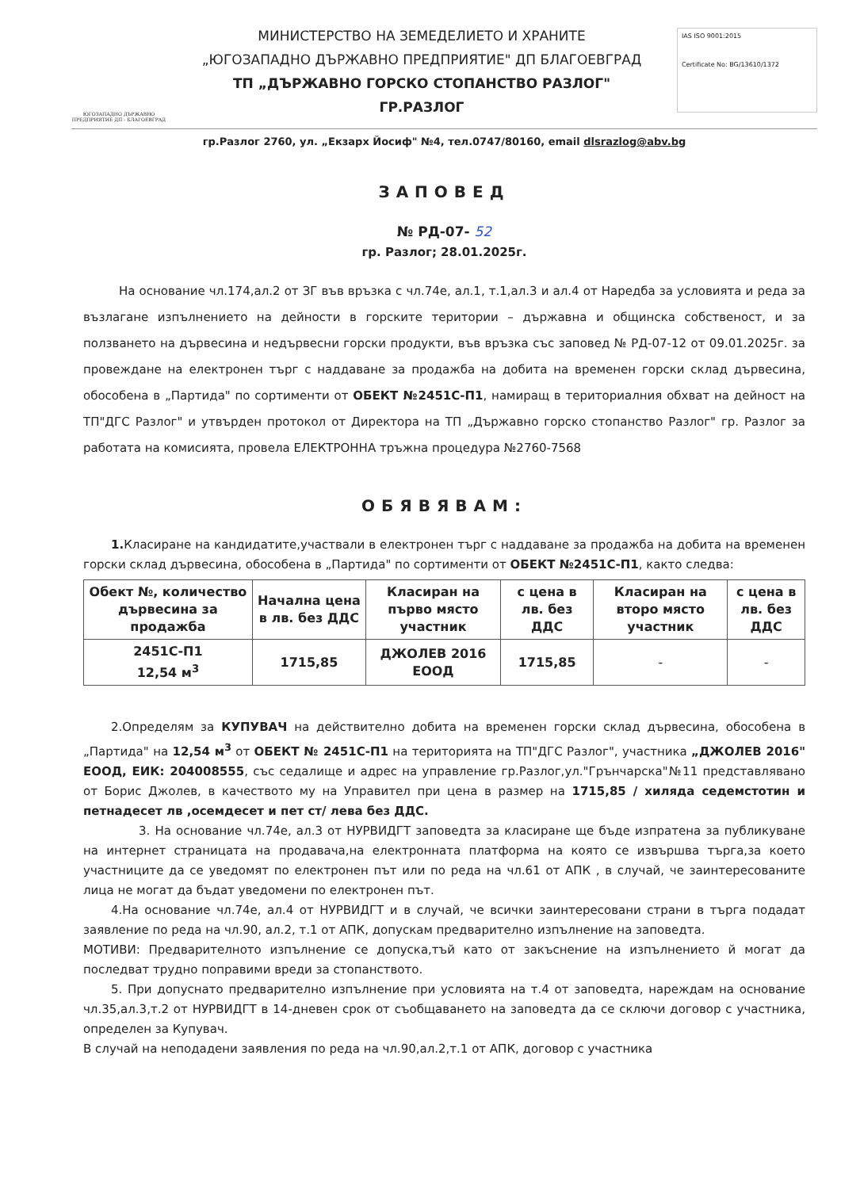ЮГОЗАПАДНО ДЪРЖАВНО ПРЕДПРИЯТИЕ ДП - БЛАГОЕВГРАД
МИНИСТЕРСТВО НА ЗЕМЕДЕЛИЕТО И ХРАНИТЕ
„ЮГОЗАПАДНО ДЪРЖАВНО ПРЕДПРИЯТИЕ" ДП БЛАГОЕВГРАД
ТП „ДЪРЖАВНО ГОРСКО СТОПАНСТВО РАЗЛОГ"
ГР.РАЗЛОГ
IAS ISO 9001:2015
Certificate No: BG/13610/1372
гр.Разлог 2760, ул. „Екзарх Йосиф" №4, тел.0747/80160, email dlsrazlog@abv.bg
ЗАПОВЕД
№ РД-07- 52
гр. Разлог; 28.01.2025г.
На основание чл.174,ал.2 от ЗГ във връзка с чл.74е, ал.1, т.1,ал.3 и ал.4 от Наредба за условията и реда за възлагане изпълнението на дейности в горските територии – държавна и общинска собственост, и за ползването на дървесина и недървесни горски продукти, във връзка със заповед № РД-07-12 от 09.01.2025г. за провеждане на електронен търг с наддаване за продажба на добита на временен горски склад дървесина, обособена в „Партида" по сортименти от ОБЕКТ №2451С-П1, намиращ в териториалния обхват на дейност на ТП"ДГС Разлог" и утвърден протокол от Директора на ТП „Държавно горско стопанство Разлог" гр. Разлог за работата на комисията, провела ЕЛЕКТРОННА тръжна процедура №2760-7568
ОБЯВЯВАМ:
1. Класиране на кандидатите,участвали в електронен търг с наддаване за продажба на добита на временен горски склад дървесина, обособена в „Партида" по сортименти от ОБЕКТ №2451С-П1, както следва:
| Обект №, количество дървесина за продажба | Начална цена в лв. без ДДС | Класиран на първо място участник | с цена в лв. без ДДС | Класиран на второ място участник | с цена в лв. без ДДС |
| --- | --- | --- | --- | --- | --- |
| 2451С-П1 12,54 м<sup>3</sup> | 1715,85 | ДЖОЛЕВ 2016 ЕООД | 1715,85 | - | - |
2.Определям за КУПУВАЧ на действително добита на временен горски склад дървесина, обособена в „Партида" на 12,54 м<sup>3</sup> от ОБЕКТ № 2451С-П1 на територията на ТП"ДГС Разлог", участника „ДЖОЛЕВ 2016" ЕООД, ЕИК: 204008555, със седалище и адрес на управление гр.Разлог,ул."Грънчарска"№11 представлявано от Борис Джолев, в качеството му на Управител при цена в размер на 1715,85 / хиляда седемстотин и петнадесет лв ,осемдесет и пет ст/ лева без ДДС.
3. На основание чл.74е, ал.3 от НУРВИДГТ заповедта за класиране ще бъде изпратена за публикуване на интернет страницата на продавача,на електронната платформа на която се извършва търга,за което участниците да се уведомят по електронен път или по реда на чл.61 от АПК , в случай, че заинтересованите лица не могат да бъдат уведомени по електронен път.
4.На основание чл.74е, ал.4 от НУРВИДГТ и в случай, че всички заинтересовани страни в търга подадат заявление по реда на чл.90, ал.2, т.1 от АПК, допускам предварително изпълнение на заповедта.
МОТИВИ: Предварителното изпълнение се допуска,тъй като от закъснение на изпълнението й могат да последват трудно поправими вреди за стопанството.
5. При допуснато предварително изпълнение при условията на т.4 от заповедта, нареждам на основание чл.35,ал.3,т.2 от НУРВИДГТ в 14-дневен срок от съобщаването на заповедта да се сключи договор с участника, определен за Купувач.
В случай на неподадени заявления по реда на чл.90,ал.2,т.1 от АПК, договор с участника